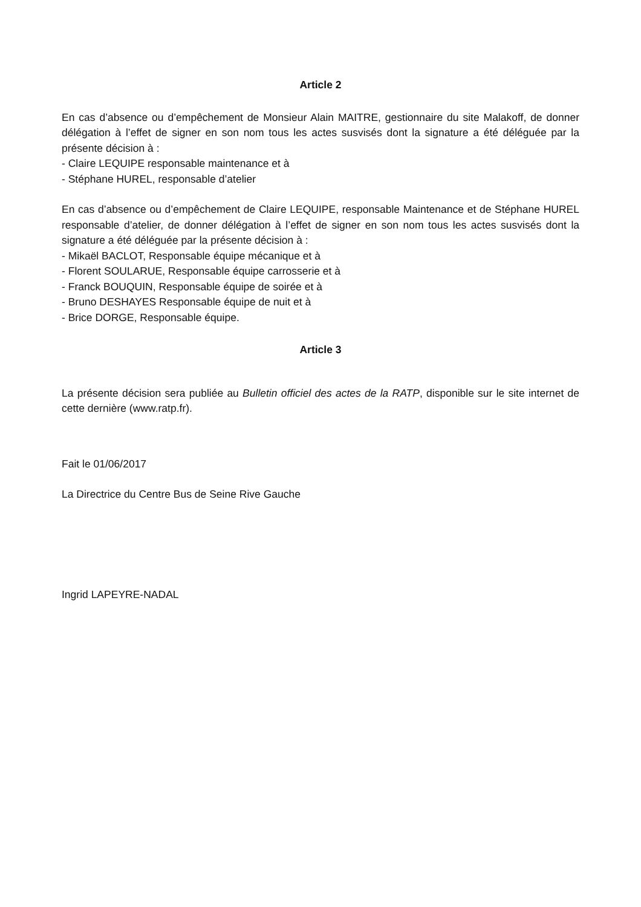Article 2
En cas d’absence ou d’empêchement de Monsieur Alain MAITRE, gestionnaire du site Malakoff, de donner délégation à l’effet de signer en son nom tous les actes susvisés dont la signature a été déléguée par la présente décision à :
- Claire LEQUIPE responsable maintenance et à
- Stéphane HUREL, responsable d’atelier
En cas d’absence ou d’empêchement de Claire LEQUIPE, responsable Maintenance et de Stéphane HUREL responsable d’atelier, de donner délégation à l’effet de signer en son nom tous les actes susvisés dont la signature a été déléguée par la présente décision à :
- Mikaël BACLOT, Responsable équipe mécanique et à
- Florent SOULARUE, Responsable équipe carrosserie et à
- Franck BOUQUIN, Responsable équipe de soirée et à
- Bruno DESHAYES Responsable équipe de nuit et à
- Brice DORGE, Responsable équipe.
Article 3
La présente décision sera publiée au Bulletin officiel des actes de la RATP, disponible sur le site internet de cette dernière (www.ratp.fr).
Fait le 01/06/2017
La Directrice du Centre Bus de Seine Rive Gauche
Ingrid LAPEYRE-NADAL